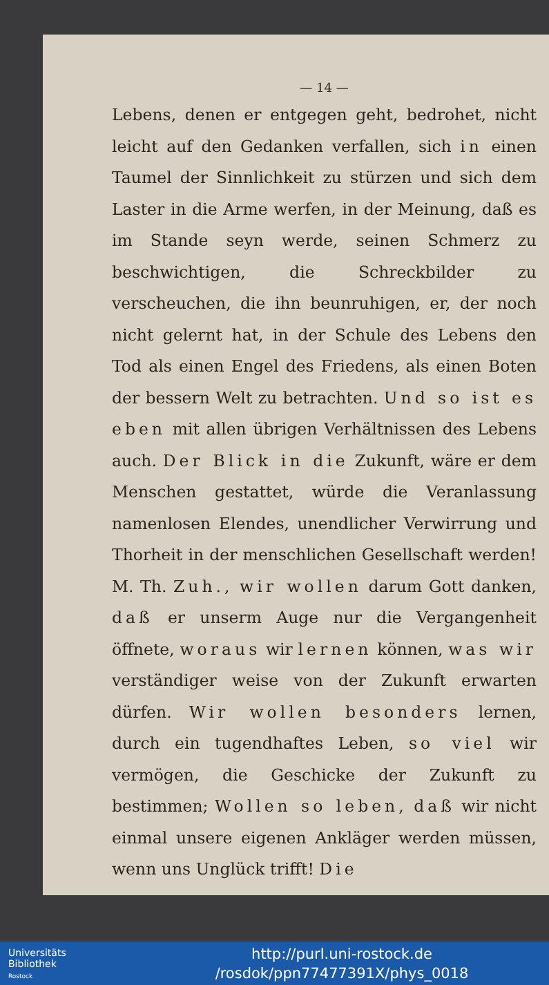— 14 —
Lebens, denen er entgegen geht, bedrohet, nicht leicht auf den Gedanken verfallen, sich in einen Taumel der Sinnlichkeit zu stürzen und sich dem Laster in die Arme werfen, in der Meinung, daß es im Stande seyn werde, seinen Schmerz zu beschwichtigen, die Schreckbilder zu verscheuchen, die ihn beunruhigen, er, der noch nicht gelernt hat, in der Schule des Lebens den Tod als einen Engel des Friedens, als einen Boten der bessern Welt zu betrachten. Und so ist es eben mit allen übrigen Verhältnissen des Lebens auch. Der Blick in die Zukunft, wäre er dem Menschen gestattet, würde die Veranlassung namenlosen Elendes, unendlicher Verwirrung und Thorheit in der menschlichen Gesellschaft werden! M. Th. Zuh., wir wollen darum Gott danken, daß er unserm Auge nur die Vergangenheit öffnete, woraus wir lernen können, was wir verständiger weise von der Zukunft erwarten dürfen. Wir wollen besonders lernen, durch ein tugendhaftes Leben, so viel wir vermögen, die Geschicke der Zukunft zu bestimmen; Wollen so leben, daß wir nicht einmal unsere eigenen Ankläger werden müssen, wenn uns Unglück trifft! Die
Universitäts
Bibliothek
Rostock
http://purl.uni-rostock.de
/rosdok/ppn77477391X/phys_0018